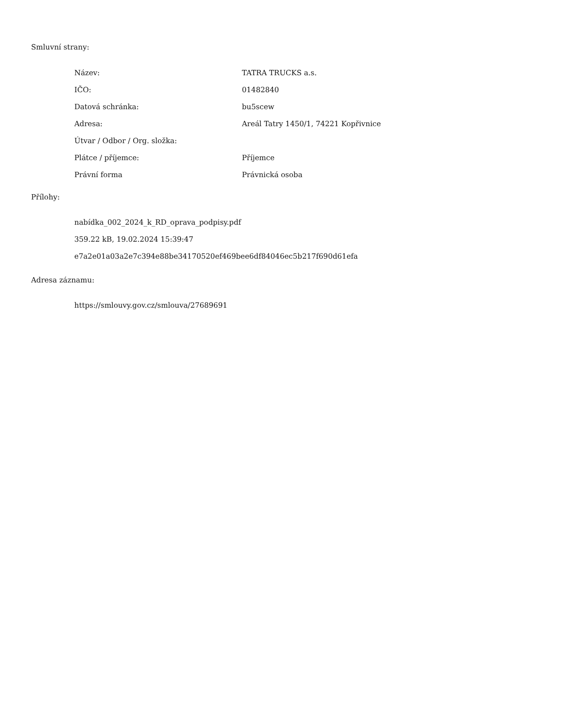Smluvní strany:
| Název: | TATRA TRUCKS a.s. |
| IČO: | 01482840 |
| Datová schránka: | bu5scew |
| Adresa: | Areál Tatry 1450/1, 74221 Kopřivnice |
| Útvar / Odbor / Org. složka: | |
| Plátce / příjemce: | Příjemce |
| Právní forma | Právnická osoba |
Přílohy:
nabídka_002_2024_k_RD_oprava_podpisy.pdf
359.22 kB, 19.02.2024 15:39:47
e7a2e01a03a2e7c394e88be34170520ef469bee6df84046ec5b217f690d61efa
Adresa záznamu:
https://smlouvy.gov.cz/smlouva/27689691